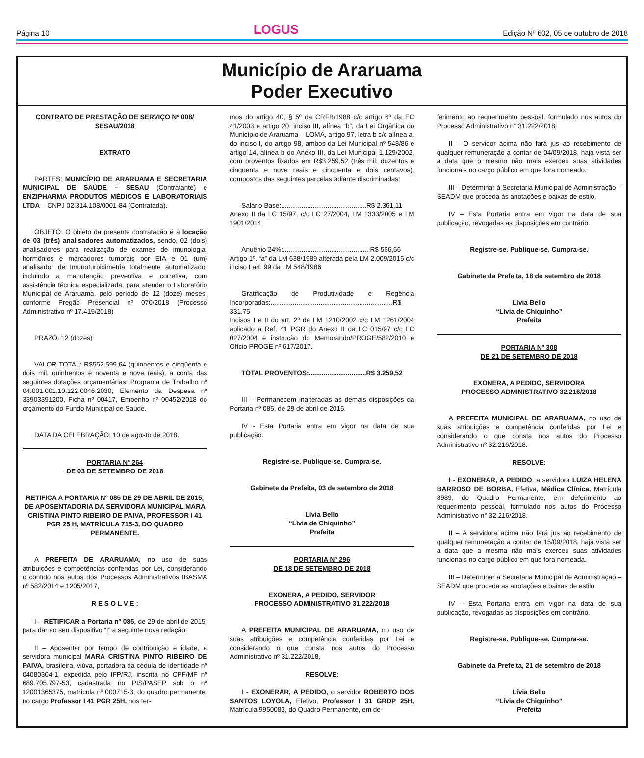Página 10 LOGUS Edição Nº 602, 05 de outubro de 2018
Município de Araruama
Poder Executivo
CONTRATO DE PRESTAÇÃO DE SERVIÇO Nº 008/ SESAU/2018
EXTRATO
PARTES: MUNICÍPIO DE ARARUAMA E SECRETARIA MUNICIPAL DE SAÚDE – SESAU (Contratante) e ENZIPHARMA PRODUTOS MÉDICOS E LABORATORIAIS LTDA – CNPJ 02.314.108/0001-84 (Contratada).
OBJETO: O objeto da presente contratação é a locação de 03 (três) analisadores automatizados, sendo, 02 (dois) analisadores para realização de exames de imunologia, hormônios e marcadores tumorais por EIA e 01 (um) analisador de Imunoturbidimetria totalmente automatizado, incluindo a manutenção preventiva e corretiva, com assistência técnica especializada, para atender o Laboratório Municipal de Araruama, pelo período de 12 (doze) meses, conforme Pregão Presencial nº 070/2018 (Processo Administrativo nº 17.415/2018)
PRAZO: 12 (dozes)
VALOR TOTAL: R$552.599.64 (quinhentos e cinqüenta e dois mil, quinhentos e noventa e nove reais), a conta das seguintes dotações orçamentárias: Programa de Trabalho nº 04.001.001.10.122.0046.2030, Elemento da Despesa nº 33903391200, Ficha nº 00417, Empenho nº 00452/2018 do orçamento do Fundo Municipal de Saúde.
DATA DA CELEBRAÇÃO: 10 de agosto de 2018.
PORTARIA Nº 264
DE 03 DE SETEMBRO DE 2018
RETIFICA A PORTARIA Nº 085 DE 29 DE ABRIL DE 2015, DE APOSENTADORIA DA SERVIDORA MUNICIPAL MARA CRISTINA PINTO RIBEIRO DE PAIVA, PROFESSOR I 41 PGR 25 H, MATRÍCULA 715-3, DO QUADRO PERMANENTE.
A PREFEITA DE ARARUAMA, no uso de suas atribuições e competências conferidas por Lei, considerando o contido nos autos dos Processos Administrativos IBASMA nº 582/2014 e 1205/2017,
R E S O L V E :
I – RETIFICAR a Portaria nº 085, de 29 de abril de 2015, para dar ao seu dispositivo “I” a seguinte nova redação:
II – Aposentar por tempo de contribuição e idade, a servidora municipal MARA CRISTINA PINTO RIBEIRO DE PAIVA, brasileira, viúva, portadora da cédula de identidade nº 04080304-1, expedida pelo IFP/RJ, inscrita no CPF/MF nº 689.705.797-53, cadastrada no PIS/PASEP sob o nº 12001365375, matrícula nº 000715-3, do quadro permanente, no cargo Professor I 41 PGR 25H, nos ter-
mos do artigo 40, § 5º da CRFB/1988 c/c artigo 6º da EC 41/2003 e artigo 20, inciso III, alínea “b”, da Lei Orgânica do Município de Araruama – LOMA, artigo 97, letra b c/c alínea a, do inciso I, do artigo 98, ambos da Lei Municipal nº 548/86 e artigo 14, alínea b do Anexo III, da Lei Municipal 1.129/2002, com proventos fixados em R$3.259,52 (três mil, duzentos e cinquenta e nove reais e cinquenta e dois centavos), compostos das seguintes parcelas adiante discriminadas:
Salário Base:..............................................R$ 2.361,11
Anexo II da LC 15/97, c/c LC 27/2004, LM 1333/2005 e LM 1901/2014
Anuênio 24%:...............................................R$ 566,66
Artigo 1º, “a” da LM 638/1989 alterada pela LM 2.009/2015 c/c inciso I art. 99 da LM 548/1986
Gratificação de Produtividade e Regência Incorporadas:..................................................................R$ 331,75
Incisos I e II do art. 2º da LM 1210/2002 c/c LM 1261/2004 aplicado a Ref. 41 PGR do Anexo II da LC 015/97 c/c LC 027/2004 e instrução do Memorando/PROGE/582/2010 e Ofício PROGE nº 617/2017.
TOTAL PROVENTOS:...............................R$ 3.259,52
III – Permanecem inalteradas as demais disposições da Portaria nº 085, de 29 de abril de 2015.
IV - Esta Portaria entra em vigor na data de sua publicação.
Registre-se. Publique-se. Cumpra-se.
Gabinete da Prefeita, 03 de setembro de 2018
Lívia Bello
“Lívia de Chiquinho”
Prefeita
PORTARIA Nº 296
DE 18 DE SETEMBRO DE 2018
EXONERA, A PEDIDO, SERVIDOR
PROCESSO ADMINISTRATIVO 31.222/2018
A PREFEITA MUNICIPAL DE ARARUAMA, no uso de suas atribuições e competência conferidas por Lei e considerando o que consta nos autos do Processo Administrativo nº 31.222/2018,
RESOLVE:
I - EXONERAR, A PEDIDO, o servidor ROBERTO DOS SANTOS LOYOLA, Efetivo, Professor I 31 GRDP 25H, Matrícula 9950083, do Quadro Permanente, em de-
ferimento ao requerimento pessoal, formulado nos autos do Processo Administrativo n° 31.222/2018.
II – O servidor acima não fará jus ao recebimento de qualquer remuneração a contar de 04/09/2018, haja vista ser a data que o mesmo não mais exerceu suas atividades funcionais no cargo público em que fora nomeado.
III – Determinar à Secretaria Municipal de Administração – SEADM que proceda às anotações e baixas de estilo.
IV – Esta Portaria entra em vigor na data de sua publicação, revogadas as disposições em contrário.
Registre-se. Publique-se. Cumpra-se.
Gabinete da Prefeita, 18 de setembro de 2018
Lívia Bello
“Lívia de Chiquinho”
Prefeita
PORTARIA Nº 308
DE 21 DE SETEMBRO DE 2018
EXONERA, A PEDIDO, SERVIDORA
PROCESSO ADMINISTRATIVO 32.216/2018
A PREFEITA MUNICIPAL DE ARARUAMA, no uso de suas atribuições e competência conferidas por Lei e considerando o que consta nos autos do Processo Administrativo nº 32.216/2018.
RESOLVE:
I - EXONERAR, A PEDIDO, a servidora LUIZA HELENA BARROSO DE BORBA, Efetiva, Médica Clínica, Matrícula 8989, do Quadro Permanente, em deferimento ao requerimento pessoal, formulado nos autos do Processo Administrativo n° 32.216/2018.
II – A servidora acima não fará jus ao recebimento de qualquer remuneração a contar de 15/09/2018, haja vista ser a data que a mesma não mais exerceu suas atividades funcionais no cargo público em que fora nomeada.
III – Determinar à Secretaria Municipal de Administração – SEADM que proceda as anotações e baixas de estilo.
IV – Esta Portaria entra em vigor na data de sua publicação, revogadas as disposições em contrário.
Registre-se. Publique-se. Cumpra-se.
Gabinete da Prefeita, 21 de setembro de 2018
Lívia Bello
“Lívia de Chiquinho”
Prefeita